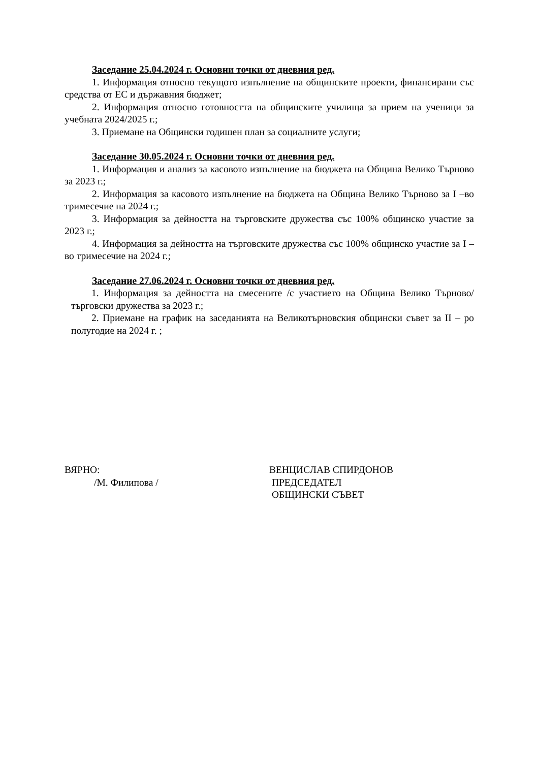Заседание 25.04.2024 г. Основни точки от дневния ред.
1. Информация относно текущото изпълнение на общинските проекти, финансирани със средства от ЕС и държавния бюджет;
2. Информация относно готовността на общинските училища за прием на ученици за учебната 2024/2025 г.;
3. Приемане на Общински годишен план за социалните услуги;
Заседание 30.05.2024 г. Основни точки от дневния ред.
1. Информация и анализ за касовото изпълнение на бюджета на Община Велико Търново за 2023 г.;
2. Информация за касовото изпълнение на бюджета на Община Велико Търново за I –во тримесечие на 2024 г.;
3. Информация за дейността на търговските дружества със 100% общинско участие за 2023 г.;
4. Информация за дейността на търговските дружества със 100% общинско участие за I –во тримесечие на 2024 г.;
Заседание 27.06.2024 г. Основни точки от дневния ред.
1. Информация за дейността на смесените /с участието на Община Велико Търново/ търговски дружества за 2023 г.;
2. Приемане на график на заседанията на Великотърновския общински съвет за II – ро полугодие на 2024 г. ;
ВЯРНО:
/М. Филипова /
ВЕНЦИСЛАВ СПИРДОНОВ
ПРЕДСЕДАТЕЛ
ОБЩИНСКИ СЪВЕТ